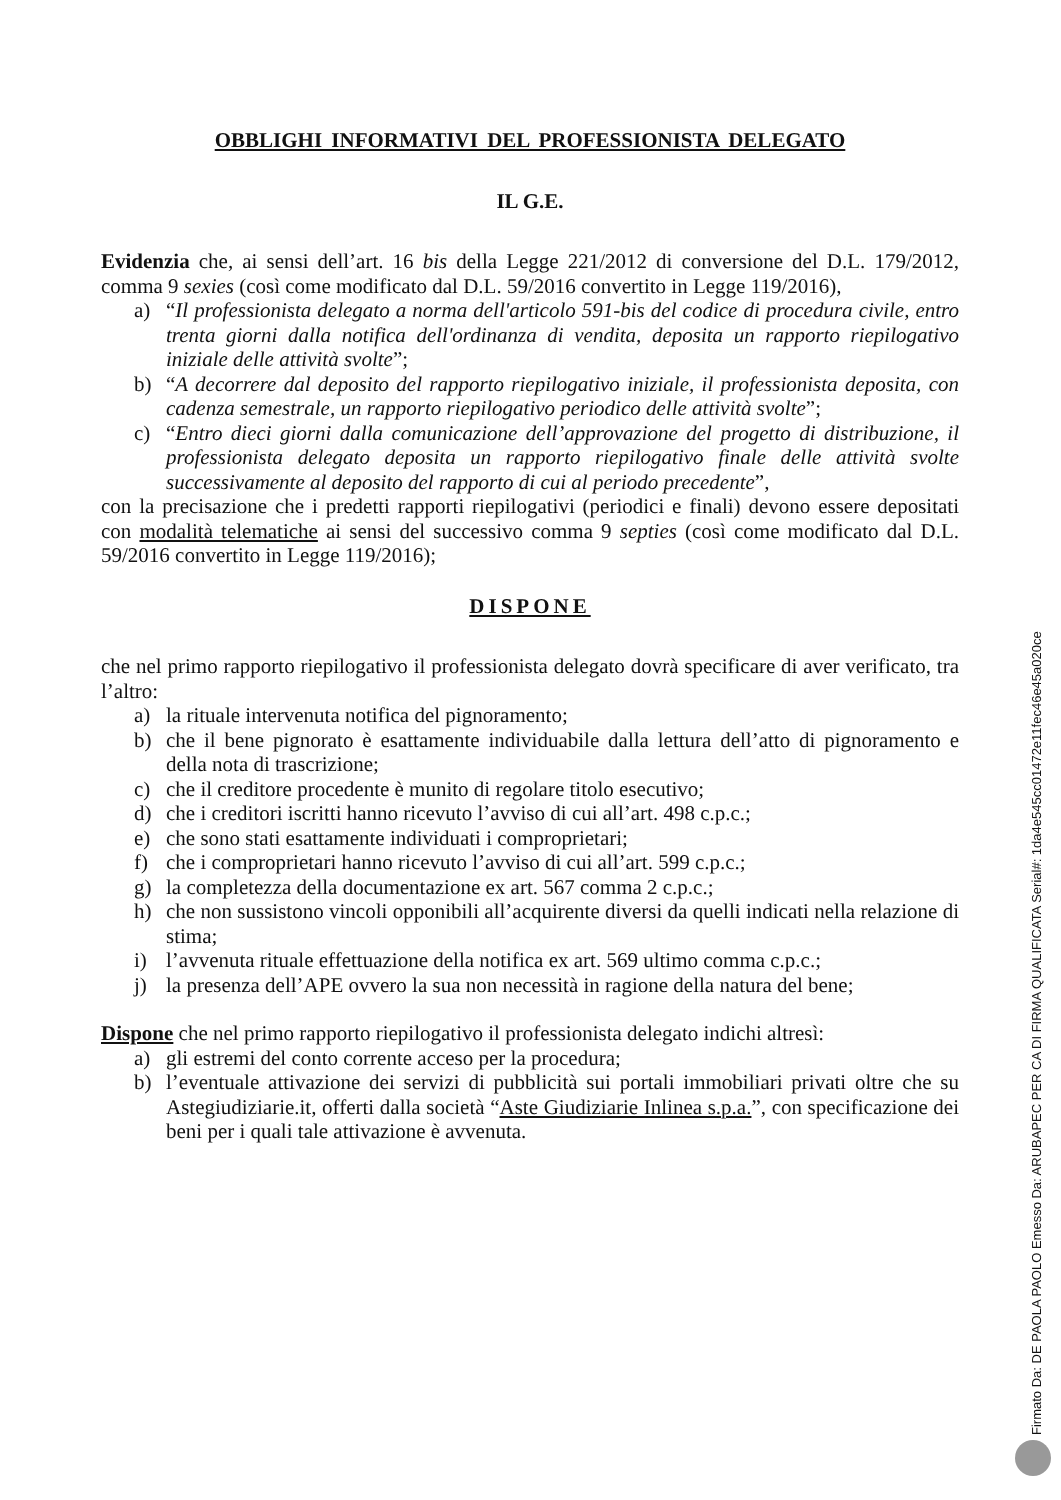OBBLIGHI INFORMATIVI DEL PROFESSIONISTA DELEGATO
IL G.E.
Evidenzia che, ai sensi dell’art. 16 bis della Legge 221/2012 di conversione del D.L. 179/2012, comma 9 sexies (così come modificato dal D.L. 59/2016 convertito in Legge 119/2016),
a) “Il professionista delegato a norma dell'articolo 591-bis del codice di procedura civile, entro trenta giorni dalla notifica dell'ordinanza di vendita, deposita un rapporto riepilogativo iniziale delle attività svolte”;
b) “A decorrere dal deposito del rapporto riepilogativo iniziale, il professionista deposita, con cadenza semestrale, un rapporto riepilogativo periodico delle attività svolte”;
c) “Entro dieci giorni dalla comunicazione dell’approvazione del progetto di distribuzione, il professionista delegato deposita un rapporto riepilogativo finale delle attività svolte successivamente al deposito del rapporto di cui al periodo precedente”,
con la precisazione che i predetti rapporti riepilogativi (periodici e finali) devono essere depositati con modalità telematiche ai sensi del successivo comma 9 septies (così come modificato dal D.L. 59/2016 convertito in Legge 119/2016);
DISPONE
che nel primo rapporto riepilogativo il professionista delegato dovrà specificare di aver verificato, tra l’altro:
a) la rituale intervenuta notifica del pignoramento;
b) che il bene pignorato è esattamente individuabile dalla lettura dell’atto di pignoramento e della nota di trascrizione;
c) che il creditore procedente è munito di regolare titolo esecutivo;
d) che i creditori iscritti hanno ricevuto l’avviso di cui all’art. 498 c.p.c.;
e) che sono stati esattamente individuati i comproprietari;
f) che i comproprietari hanno ricevuto l’avviso di cui all’art. 599 c.p.c.;
g) la completezza della documentazione ex art. 567 comma 2 c.p.c.;
h) che non sussistono vincoli opponibili all’acquirente diversi da quelli indicati nella relazione di stima;
i) l’avvenuta rituale effettuazione della notifica ex art. 569 ultimo comma c.p.c.;
j) la presenza dell’APE ovvero la sua non necessità in ragione della natura del bene;
Dispone che nel primo rapporto riepilogativo il professionista delegato indichi altresì:
a) gli estremi del conto corrente acceso per la procedura;
b) l’eventuale attivazione dei servizi di pubblicità sui portali immobiliari privati oltre che su Astegiudiziarie.it, offerti dalla società “Aste Giudiziarie Inlinea s.p.a.”, con specificazione dei beni per i quali tale attivazione è avvenuta.
Firmato Da: DE PAOLA PAOLO Emesso Da: ARUBAPEC PER CA DI FIRMA QUALIFICATA Serial#: 1da4e545cc01472e11fec46e45a020ce